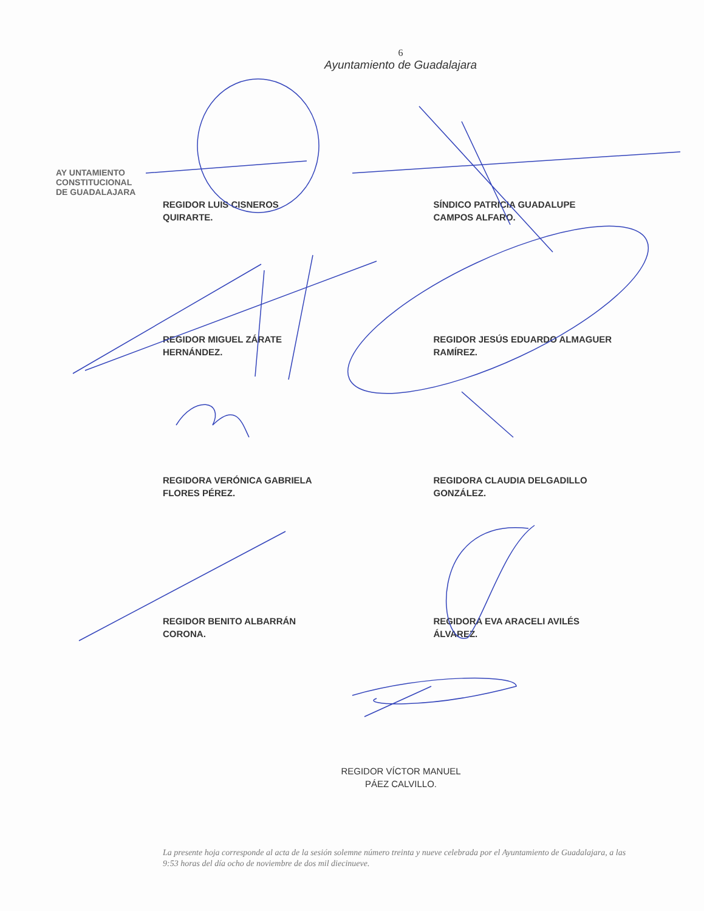6
Ayuntamiento de Guadalajara
AY UNTAMIENTO
CONSTITUCIONAL
DE GUADALAJARA
REGIDOR LUIS CISNEROS
QUIRARTE.
SÍNDICO PATRICIA GUADALUPE
CAMPOS ALFARO.
REGIDOR MIGUEL ZÁRATE
HERNÁNDEZ.
REGIDOR JESÚS EDUARDO ALMAGUER
RAMÍREZ.
REGIDORA VERÓNICA GABRIELA
FLORES PÉREZ.
REGIDORA CLAUDIA DELGADILLO
GONZÁLEZ.
REGIDOR BENITO ALBARRÁN
CORONA.
REGIDORA EVA ARACELI AVILÉS
ÁLVAREZ.
REGIDOR VÍCTOR MANUEL
PÁEZ CALVILLO.
La presente hoja corresponde al acta de la sesión solemne número treinta y nueve celebrada por el Ayuntamiento de Guadalajara, a las 9:53 horas del día ocho de noviembre de dos mil diecinueve.